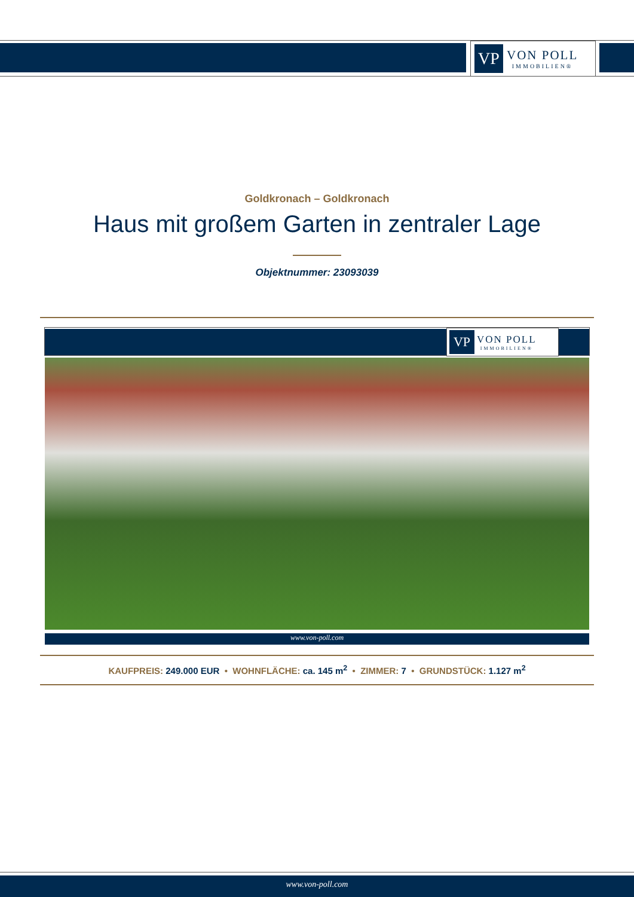VP
VON POLL
IMMOBILIEN®
Goldkronach – Goldkronach
Haus mit großem Garten in zentraler Lage
Objektnummer: 23093039
VP
VON POLL
IMMOBILIEN®
www.von-poll.com
KAUFPREIS: 249.000 EUR • WOHNFLÄCHE: ca. 145 m<sup>2</sup> • ZIMMER: 7 • GRUNDSTÜCK: 1.127 m<sup>2</sup>
www.von-poll.com